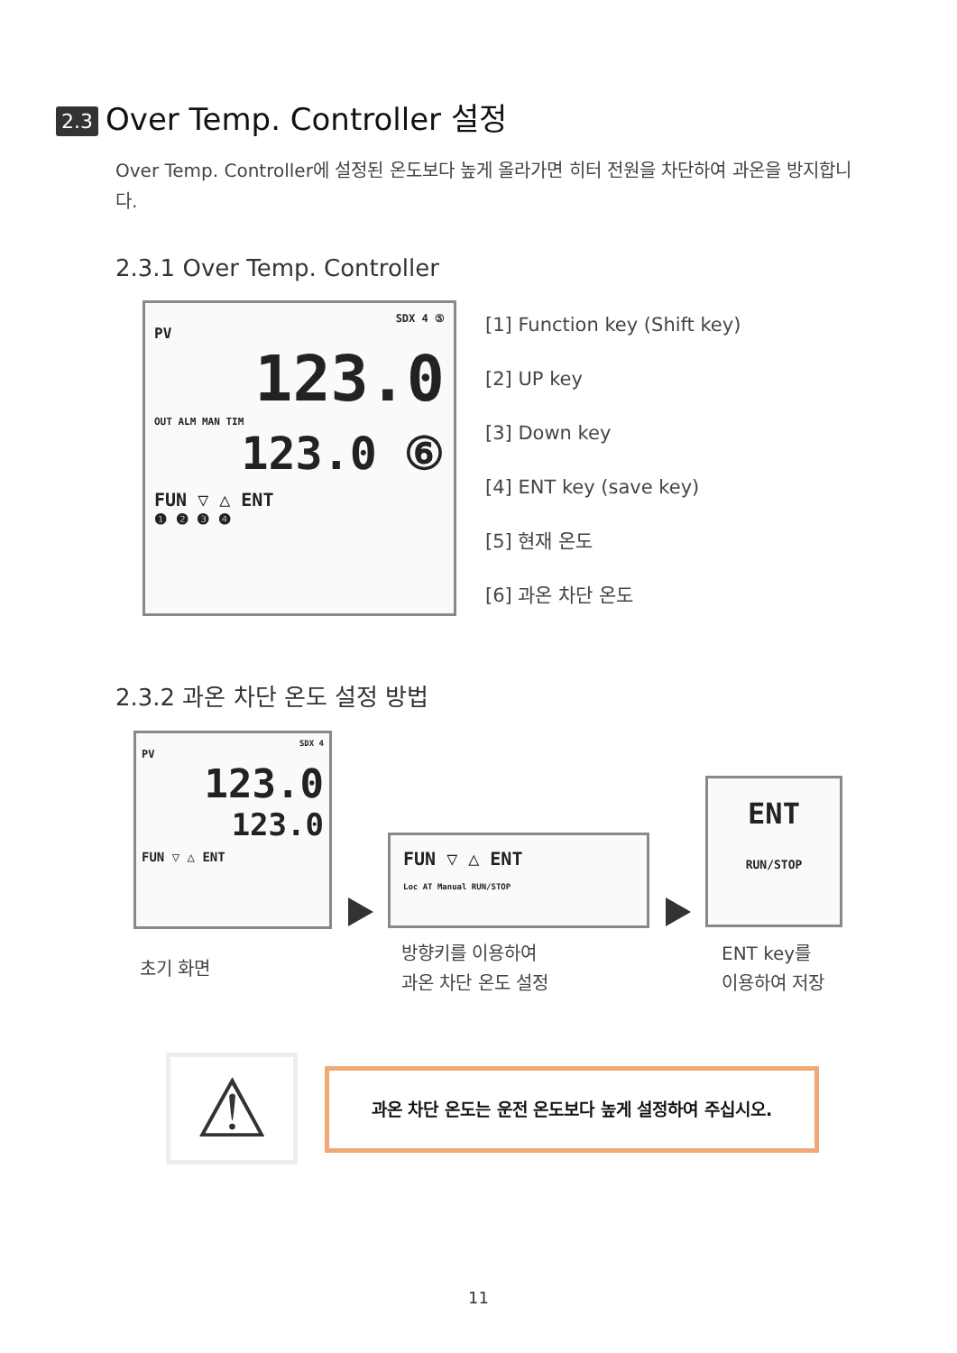2.3 Over Temp. Controller 설정
Over Temp. Controller에 설정된 온도보다 높게 올라가면 히터 전원을 차단하여 과온을 방지합니다.
2.3.1 Over Temp. Controller
SDX 4 ⑤
PV
123.0
OUT ALM MAN TIM
123.0 ⑥
FUN ▽ △ ENT
❶ ❷ ❸ ❹
[1] Function key (Shift key)
[2] UP key
[3] Down key
[4] ENT key (save key)
[5] 현재 온도
[6] 과온 차단 온도
2.3.2 과온 차단 온도 설정 방법
SDX 4
PV
123.0
123.0
FUN ▽ △ ENT
FUN ▽ △ ENT
Loc AT Manual RUN/STOP
ENT
RUN/STOP
초기 화면
방향키를 이용하여
과온 차단 온도 설정
ENT key를
이용하여 저장
⚠ 과온 차단 온도는 운전 온도보다 높게 설정하여 주십시오.
11